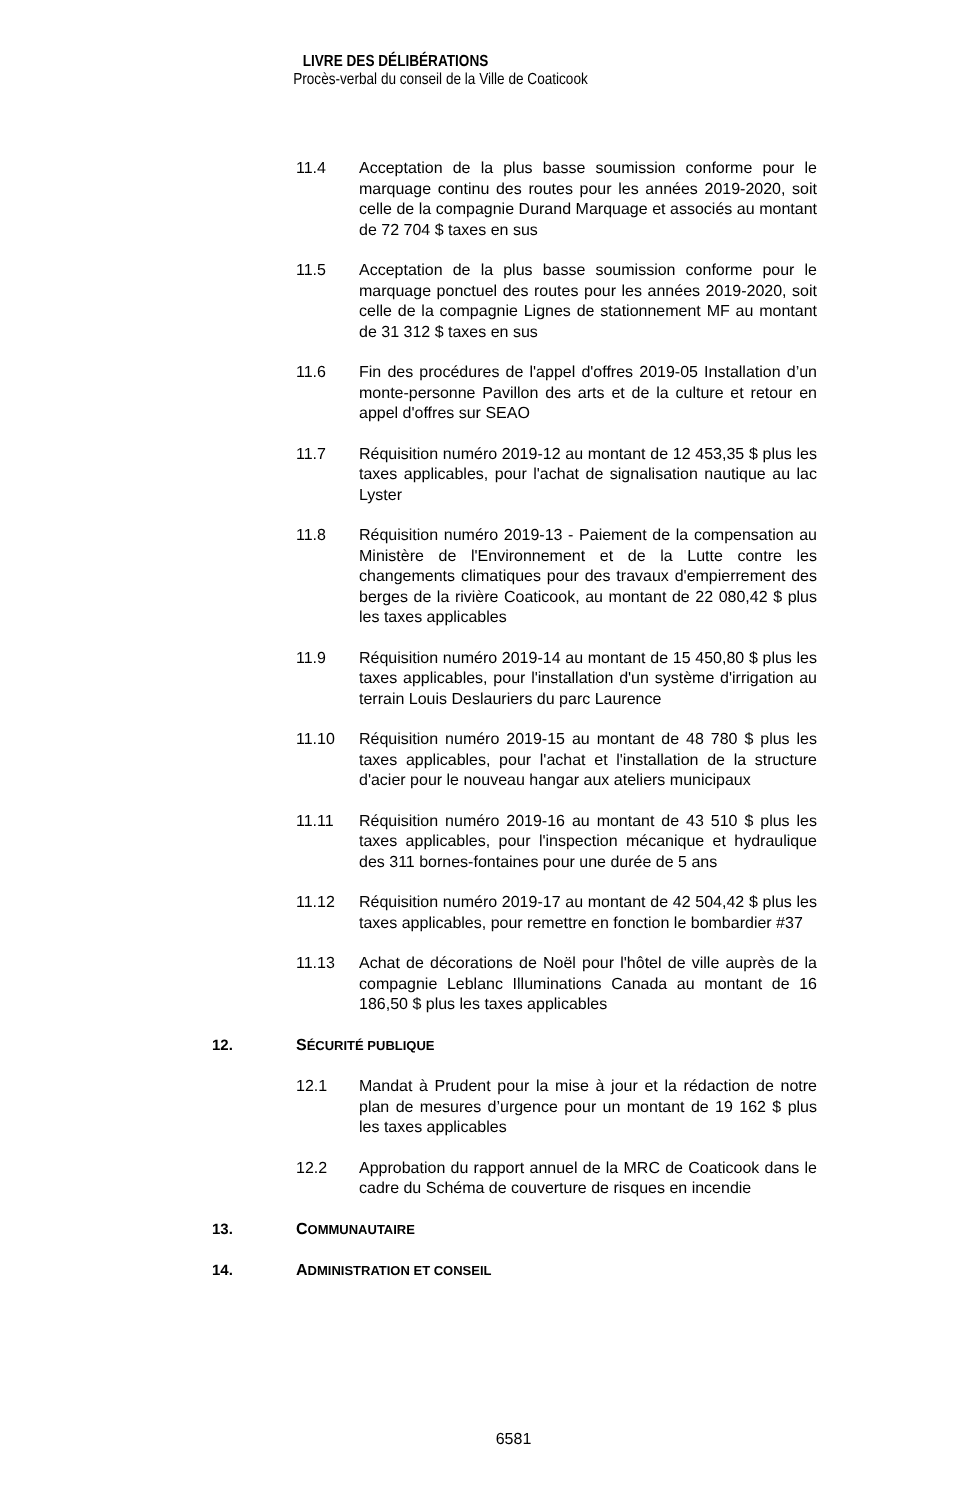LIVRE DES DÉLIBÉRATIONS
Procès-verbal du conseil de la Ville de Coaticook
11.4 Acceptation de la plus basse soumission conforme pour le marquage continu des routes pour les années 2019-2020, soit celle de la compagnie Durand Marquage et associés au montant de 72 704 $ taxes en sus
11.5 Acceptation de la plus basse soumission conforme pour le marquage ponctuel des routes pour les années 2019-2020, soit celle de la compagnie Lignes de stationnement MF au montant de 31 312 $ taxes en sus
11.6 Fin des procédures de l'appel d'offres 2019-05 Installation d’un monte-personne Pavillon des arts et de la culture et retour en appel d'offres sur SEAO
11.7 Réquisition numéro 2019-12 au montant de 12 453,35 $ plus les taxes applicables, pour l'achat de signalisation nautique au lac Lyster
11.8 Réquisition numéro 2019-13 - Paiement de la compensation au Ministère de l'Environnement et de la Lutte contre les changements climatiques pour des travaux d'empierrement des berges de la rivière Coaticook, au montant de 22 080,42 $ plus les taxes applicables
11.9 Réquisition numéro 2019-14 au montant de 15 450,80 $ plus les taxes applicables, pour l'installation d'un système d'irrigation au terrain Louis Deslauriers du parc Laurence
11.10 Réquisition numéro 2019-15 au montant de 48 780 $ plus les taxes applicables, pour l'achat et l'installation de la structure d'acier pour le nouveau hangar aux ateliers municipaux
11.11 Réquisition numéro 2019-16 au montant de 43 510 $ plus les taxes applicables, pour l'inspection mécanique et hydraulique des 311 bornes-fontaines pour une durée de 5 ans
11.12 Réquisition numéro 2019-17 au montant de 42 504,42 $ plus les taxes applicables, pour remettre en fonction le bombardier #37
11.13 Achat de décorations de Noël pour l'hôtel de ville auprès de la compagnie Leblanc Illuminations Canada au montant de 16 186,50 $ plus les taxes applicables
12. SÉCURITÉ PUBLIQUE
12.1 Mandat à Prudent pour la mise à jour et la rédaction de notre plan de mesures d’urgence pour un montant de 19 162 $ plus les taxes applicables
12.2 Approbation du rapport annuel de la MRC de Coaticook dans le cadre du Schéma de couverture de risques en incendie
13. COMMUNAUTAIRE
14. ADMINISTRATION ET CONSEIL
6581